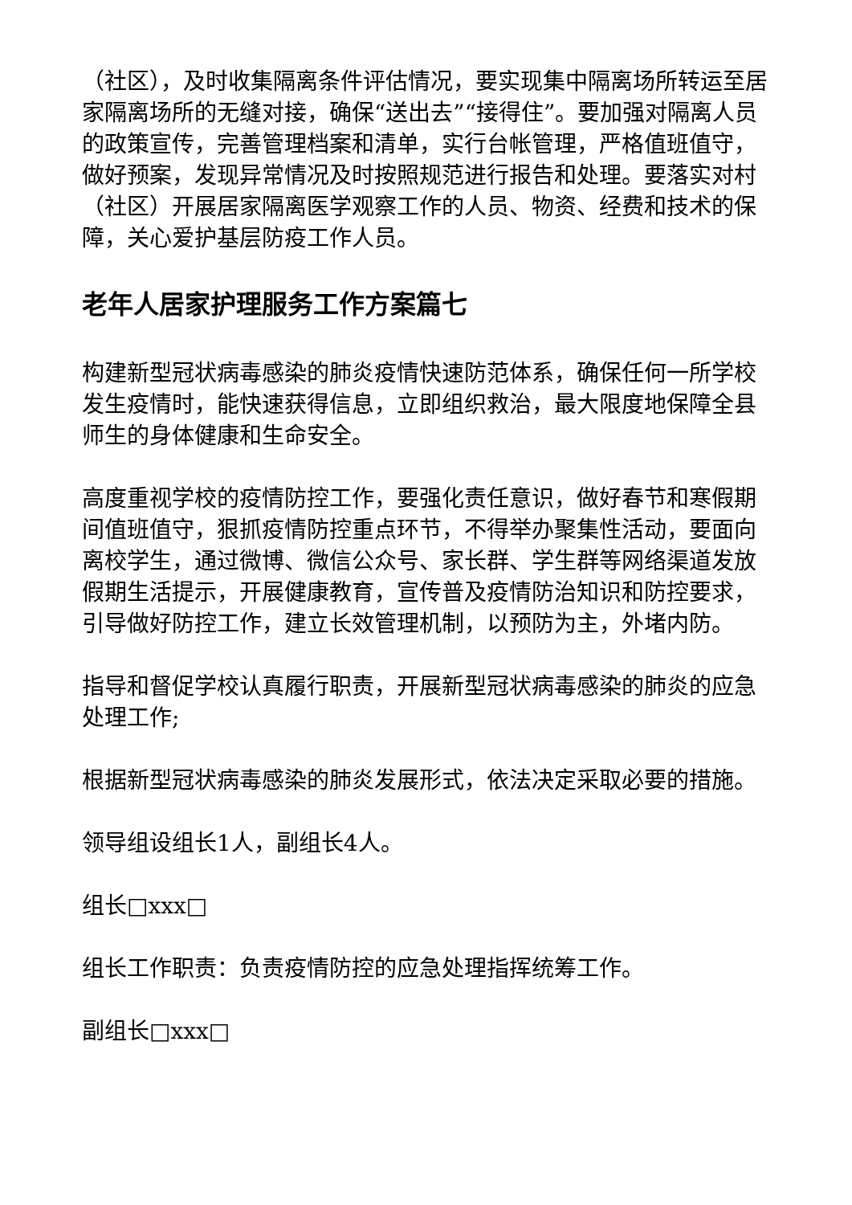（社区），及时收集隔离条件评估情况，要实现集中隔离场所转运至居家隔离场所的无缝对接，确保“送出去”“接得住”。要加强对隔离人员的政策宣传，完善管理档案和清单，实行台帐管理，严格值班值守，做好预案，发现异常情况及时按照规范进行报告和处理。要落实对村（社区）开展居家隔离医学观察工作的人员、物资、经费和技术的保障，关心爱护基层防疫工作人员。
老年人居家护理服务工作方案篇七
构建新型冠状病毒感染的肺炎疫情快速防范体系，确保任何一所学校发生疫情时，能快速获得信息，立即组织救治，最大限度地保障全县师生的身体健康和生命安全。
高度重视学校的疫情防控工作，要强化责任意识，做好春节和寒假期间值班值守，狠抓疫情防控重点环节，不得举办聚集性活动，要面向离校学生，通过微博、微信公众号、家长群、学生群等网络渠道发放假期生活提示，开展健康教育，宣传普及疫情防治知识和防控要求，引导做好防控工作，建立长效管理机制，以预防为主，外堵内防。
指导和督促学校认真履行职责，开展新型冠状病毒感染的肺炎的应急处理工作;
根据新型冠状病毒感染的肺炎发展形式，依法决定采取必要的措施。
领导组设组长1人，副组长4人。
组长□xxx□
组长工作职责：负责疫情防控的应急处理指挥统筹工作。
副组长□xxx□